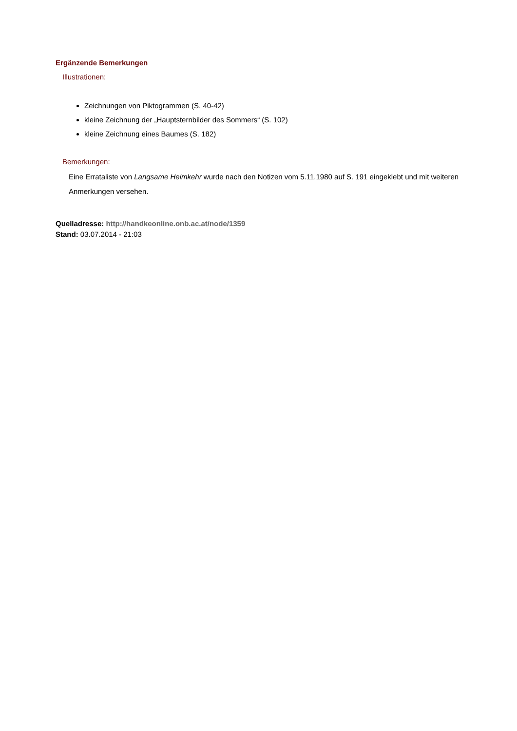Ergänzende Bemerkungen
Illustrationen:
Zeichnungen von Piktogrammen (S. 40-42)
kleine Zeichnung der „Hauptsternbilder des Sommers“ (S. 102)
kleine Zeichnung eines Baumes (S. 182)
Bemerkungen:
Eine Errataliste von Langsame Heimkehr wurde nach den Notizen vom 5.11.1980 auf S. 191 eingeklebt und mit weiteren Anmerkungen versehen.
Quelladresse: http://handkeonline.onb.ac.at/node/1359
Stand: 03.07.2014 - 21:03